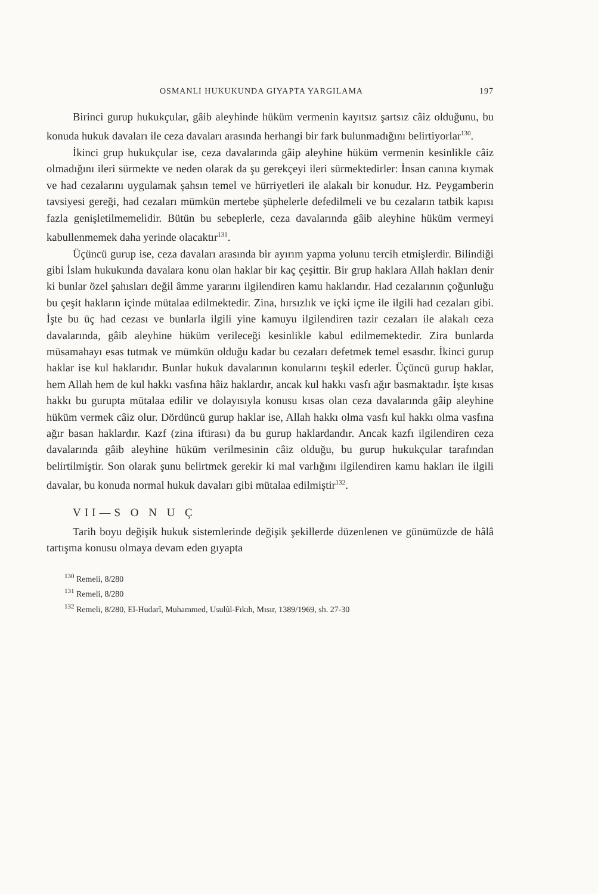OSMANLI HUKUKUNDA GIYAPTA YARGILAMA 197
Birinci gurup hukukçular, gâib aleyhinde hüküm vermenin kayıtsız şartsız câiz olduğunu, bu konuda hukuk davaları ile ceza davaları arasında herhangi bir fark bulunmadığını belirtiyorlar<sup>130</sup>.
İkinci grup hukukçular ise, ceza davalarında gâip aleyhine hüküm vermenin kesinlikle câiz olmadığını ileri sürmekte ve neden olarak da şu gerekçeyi ileri sürmektedirler: İnsan canına kıymak ve had cezalarını uygulamak şahsın temel ve hürriyetleri ile alakalı bir konudur. Hz. Peygamberin tavsiyesi gereği, had cezaları mümkün mertebe şüphelerle defedilmeli ve bu cezaların tatbik kapısı fazla genişletilmemelidir. Bütün bu sebeplerle, ceza davalarında gâib aleyhine hüküm vermeyi kabullenmemek daha yerinde olacaktır<sup>131</sup>.
Üçüncü gurup ise, ceza davaları arasında bir ayırım yapma yolunu tercih etmişlerdir. Bilindiği gibi İslam hukukunda davalara konu olan haklar bir kaç çeşittir. Bir grup haklara Allah hakları denir ki bunlar özel şahısları değil âmme yararını ilgilendiren kamu haklarıdır. Had cezalarının çoğunluğu bu çeşit hakların içinde mütalaa edilmektedir. Zina, hırsızlık ve içki içme ile ilgili had cezaları gibi. İşte bu üç had cezası ve bunlarla ilgili yine kamuyu ilgilendiren tazir cezaları ile alakalı ceza davalarında, gâib aleyhine hüküm verileceği kesinlikle kabul edilmemektedir. Zira bunlarda müsamahayı esas tutmak ve mümkün olduğu kadar bu cezaları defetmek temel esasdır. İkinci gurup haklar ise kul haklarıdır. Bunlar hukuk davalarının konularını teşkil ederler. Üçüncü gurup haklar, hem Allah hem de kul hakkı vasfına hâiz haklardır, ancak kul hakkı vasfı ağır basmaktadır. İşte kısas hakkı bu gurupta mütalaa edilir ve dolayısıyla konusu kısas olan ceza davalarında gâip aleyhine hüküm vermek câiz olur. Dördüncü gurup haklar ise, Allah hakkı olma vasfı kul hakkı olma vasfına ağır basan haklardır. Kazf (zina iftirası) da bu gurup haklardandır. Ancak kazfı ilgilendiren ceza davalarında gâib aleyhine hüküm verilmesinin câiz olduğu, bu gurup hukukçular tarafından belirtilmiştir. Son olarak şunu belirtmek gerekir ki mal varlığını ilgilendiren kamu hakları ile ilgili davalar, bu konuda normal hukuk davaları gibi mütalaa edilmiştir<sup>132</sup>.
VII—S O N U Ç
Tarih boyu değişik hukuk sistemlerinde değişik şekillerde düzenlenen ve günümüzde de hâlâ tartışma konusu olmaya devam eden gıyapta
<sup>130</sup> Remeli, 8/280
<sup>131</sup> Remeli, 8/280
<sup>132</sup> Remeli, 8/280, El-Hudarî, Muhammed, Usulûl-Fıkıh, Mısır, 1389/1969, sh. 27-30